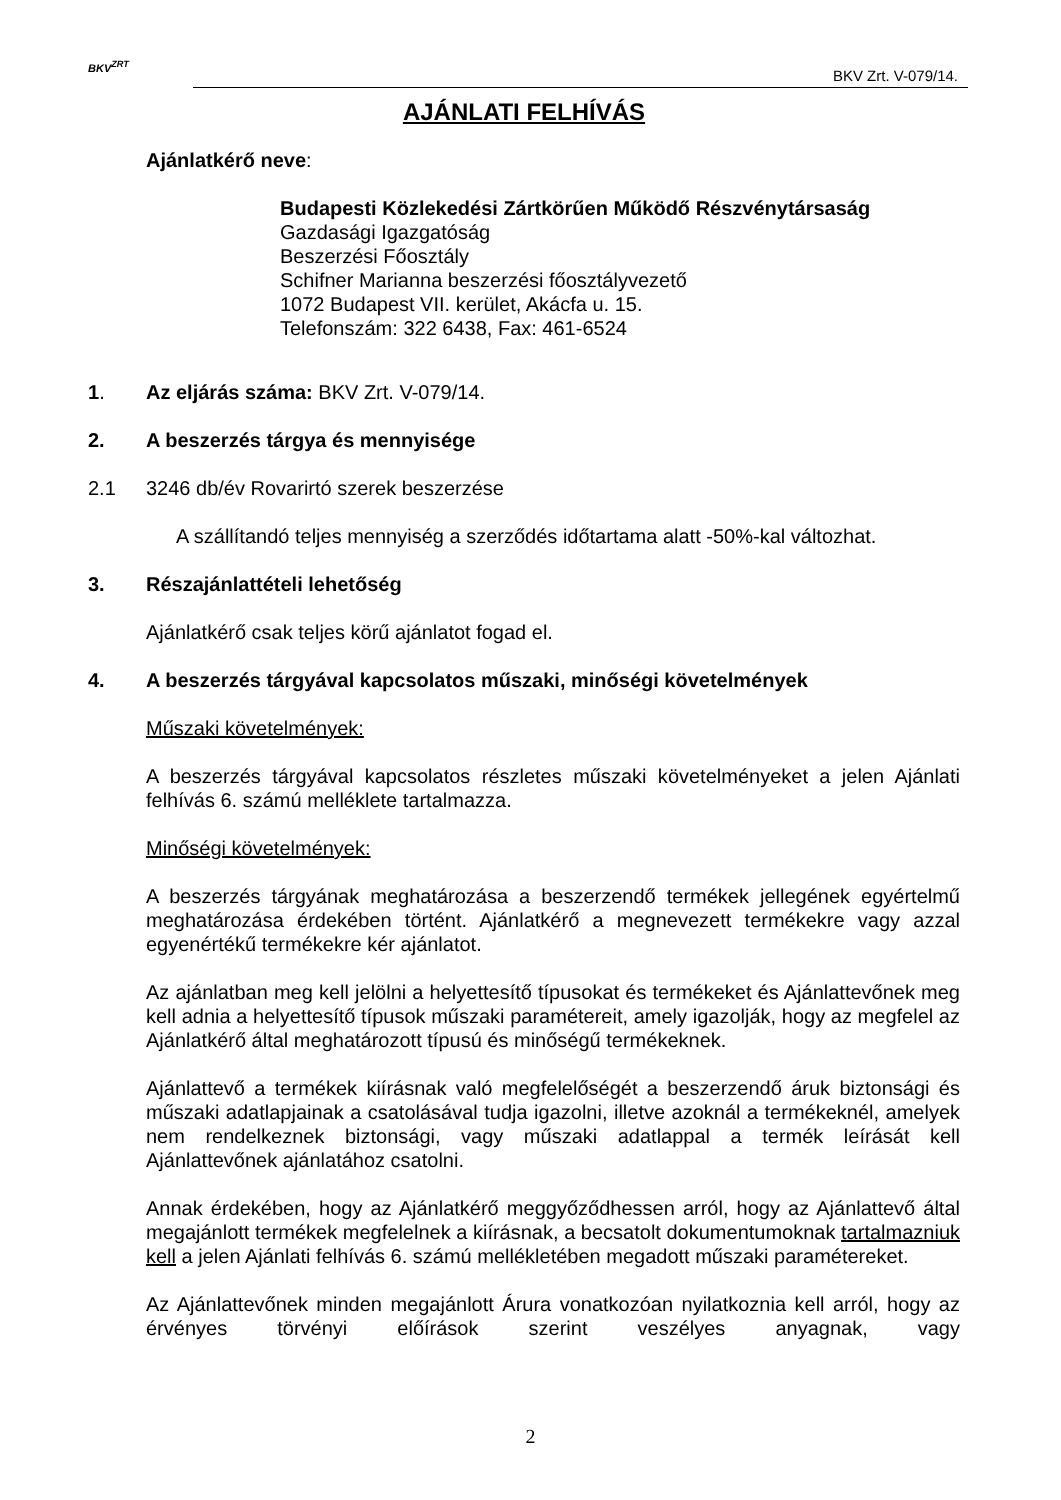BKV<sup>ZRT</sup>
BKV Zrt. V-079/14.
AJÁNLATI FELHÍVÁS
Ajánlatkérő neve:
Budapesti Közlekedési Zártkörűen Működő Részvénytársaság
Gazdasági Igazgatóság
Beszerzési Főosztály
Schifner Marianna beszerzési főosztályvezető
1072 Budapest VII. kerület, Akácfa u. 15.
Telefonszám: 322 6438, Fax: 461-6524
1. Az eljárás száma: BKV Zrt. V-079/14.
2. A beszerzés tárgya és mennyisége
2.1 3246 db/év Rovarirtó szerek beszerzése
A szállítandó teljes mennyiség a szerződés időtartama alatt -50%-kal változhat.
3. Részajánlattételi lehetőség
Ajánlatkérő csak teljes körű ajánlatot fogad el.
4. A beszerzés tárgyával kapcsolatos műszaki, minőségi követelmények
Műszaki követelmények:
A beszerzés tárgyával kapcsolatos részletes műszaki követelményeket a jelen Ajánlati felhívás 6. számú melléklete tartalmazza.
Minőségi követelmények:
A beszerzés tárgyának meghatározása a beszerzendő termékek jellegének egyértelmű meghatározása érdekében történt. Ajánlatkérő a megnevezett termékekre vagy azzal egyenértékű termékekre kér ajánlatot.
Az ajánlatban meg kell jelölni a helyettesítő típusokat és termékeket és Ajánlattevőnek meg kell adnia a helyettesítő típusok műszaki paramétereit, amely igazolják, hogy az megfelel az Ajánlatkérő által meghatározott típusú és minőségű termékeknek.
Ajánlattevő a termékek kiírásnak való megfelelőségét a beszerzendő áruk biztonsági és műszaki adatlapjainak a csatolásával tudja igazolni, illetve azoknál a termékeknél, amelyek nem rendelkeznek biztonsági, vagy műszaki adatlappal a termék leírását kell Ajánlattevőnek ajánlatához csatolni.
Annak érdekében, hogy az Ajánlatkérő meggyőződhessen arról, hogy az Ajánlattevő által megajánlott termékek megfelelnek a kiírásnak, a becsatolt dokumentumoknak tartalmazniuk kell a jelen Ajánlati felhívás 6. számú mellékletében megadott műszaki paramétereket.
Az Ajánlattevőnek minden megajánlott Árura vonatkozóan nyilatkoznia kell arról, hogy az érvényes törvényi előírások szerint veszélyes anyagnak, vagy
2